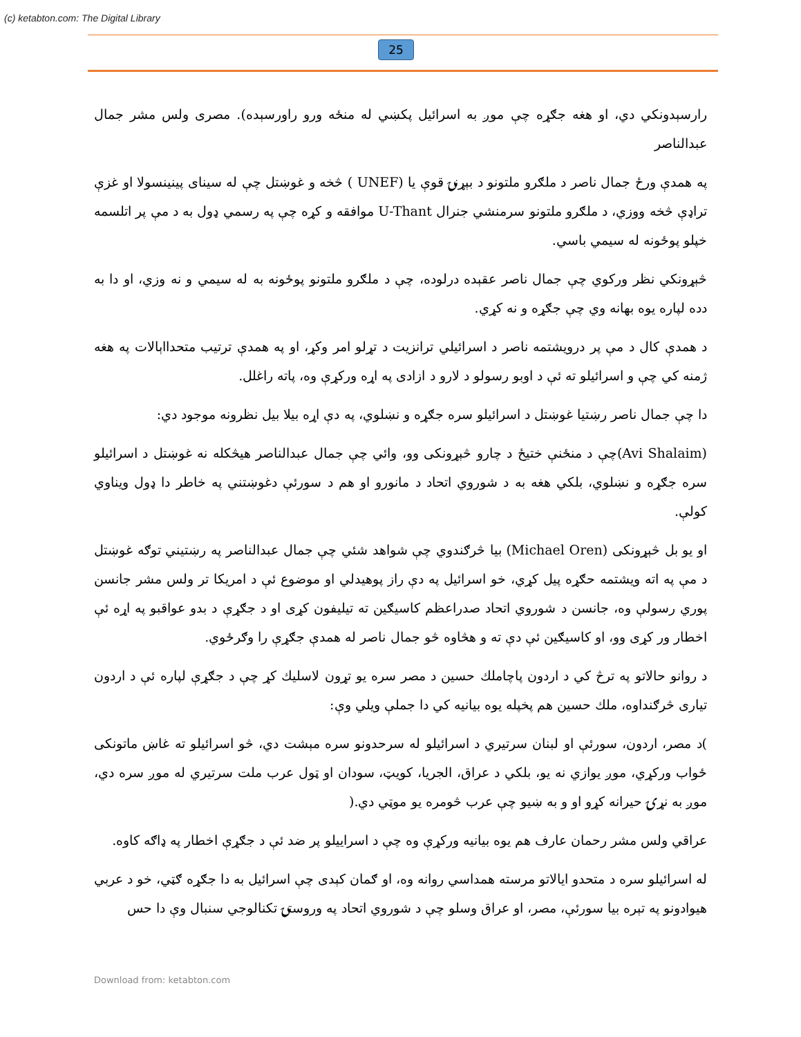(c) ketabton.com: The Digital Library
25
رارسېدونکي دي، او هغه جګړه چې موږ به اسرائیل پکښي له منځه ورو راورسېده). مصری ولس مشر جمال عبدالناصر
په همدې ورځ جمال ناصر د ملګرو ملتونو د بېړنۍ قوې یا (UNEF ) څخه و غوښتل چې له سینای پینینسولا او غزې تراډې څخه ووزي، د ملګرو ملتونو سرمنشي جنرال U-Thant موافقه و کړه چې په رسمي ډول به د مې پر اتلسمه خپلو پوځونه له سیمي باسي.
څېړونکي نظر ورکوي چې جمال ناصر عقېده درلوده، چې د ملګرو ملتونو پوځونه به له سیمي و نه وزي، او دا به دده لپاره یوه بهانه وي چې جګړه و نه کړي.
د همدې کال د مې پر درویشتمه ناصر د اسرائیلي ترانزیت د تړلو امر وکړ، او په همدې ترتیب متحدااېالات په هغه ژمنه کي چې و اسرائیلو ته ئې د اوبو رسولو د لارو د ازادی په اړه ورکړې وه، پاته راغلل.
دا چې جمال ناصر رښتیا غوښتل د اسرائیلو سره جګړه و نښلوي، په دې اړه بیلا بیل نظرونه موجود دي:
(Avi Shalaim)چې د منځنې ختیځ د چارو څېړونکی وو، وائي چې جمال عبدالناصر هیڅکله نه غوښتل د اسرائیلو سره جګړه و نښلوي، بلکي هغه به د شوروي اتحاد د مانورو او هم د سورئې دغوښتني په خاطر دا ډول ویناوي کولې.
او یو بل څېړونکی (Michael Oren) بیا څرګندوي چې شواهد شئي چې جمال عبدالناصر په رښتیني توګه غوښتل د مې په اته ویشتمه حګړه پیل کړي، خو اسرائیل په دې راز پوهیدلي او موضوع ئې د امریکا تر ولس مشر جانسن پوري رسولې وه، جانسن د شوروي اتحاد صدراعظم کاسیګین ته تیلیفون کړی او د جګړې د بدو عواقبو په اړه ئې اخطار ور کړی وو، او کاسیګین ئې دې ته و هڅاوه څو جمال ناصر له همدې جګړې را وګرځوي.
د روانو حالاتو په ترڅ کي د اردون پاچاملك حسین د مصر سره یو تړون لاسلیك کړ چې د جګړې لپاره ئې د اردون تیاری څرګنداوه، ملك حسین هم پخپله یوه بیانیه کي دا جملې ویلي وې:
)د مصر، اردون، سورئې او لبنان سرتیري د اسرائیلو له سرحدونو سره مېشت دي، څو اسرائیلو ته غاښ ماتونکی ځواب ورکړي، موږ یوازي نه یو، بلکي د عراق، الجریا، کویټ، سودان او ټول عرب ملت سرتیري له موږ سره دي، موږ به نړۍ حیرانه کړو او و به ښیو چې عرب څومره یو موټي دي.(
عراقي ولس مشر رحمان عارف هم یوه بیانیه ورکړې وه چې د اسراییلو پر ضد ئې د جګړې اخطار په ډاګه کاوه.
له اسرائیلو سره د متحدو ایالاتو مرسته همداسي روانه وه، او ګمان کېدی چې اسرائیل به دا جګړه ګټي، خو د عربي هیوادونو په تېره بیا سورئې، مصر، او عراق وسلو چې د شوروي اتحاد په وروستۍ تکنالوجي سنبال وې دا حس
Download from: ketabton.com